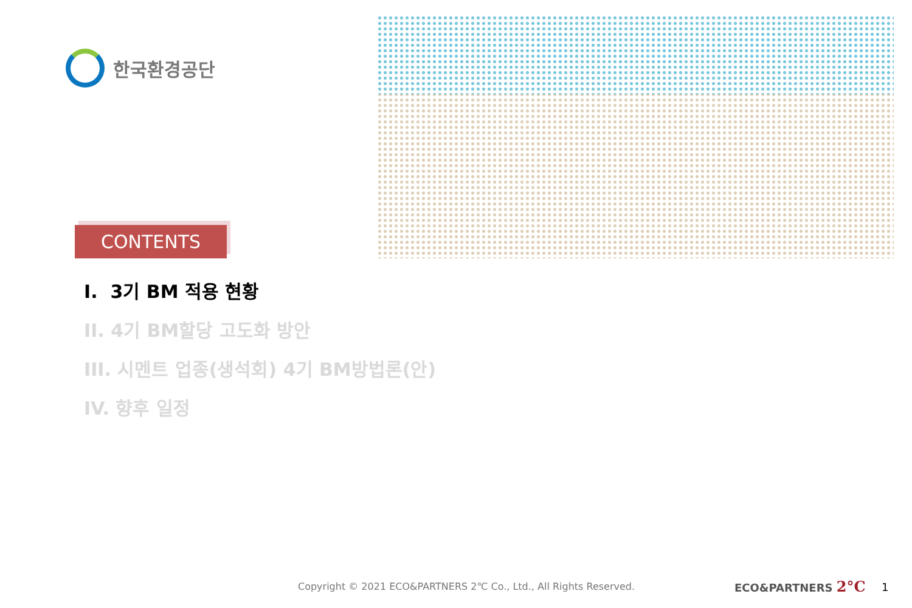한국환경공단
CONTENTS
I. 3기 BM 적용 현황
II. 4기 BM할당 고도화 방안
III. 시멘트 업종(생석회) 4기 BM방법론(안)
IV. 향후 일정
Copyright © 2021 ECO&PARTNERS 2℃ Co., Ltd., All Rights Reserved.
ECO&PARTNERS 2°C 1